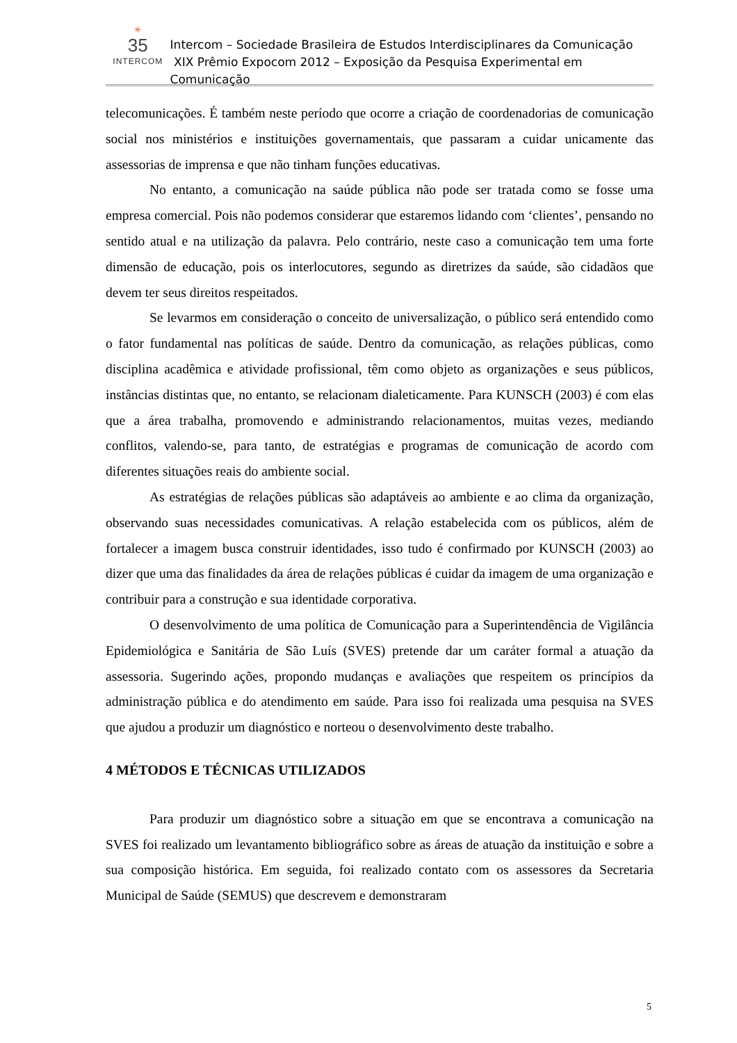✳
35
INTERCOM
Intercom – Sociedade Brasileira de Estudos Interdisciplinares da Comunicação
XIX Prêmio Expocom 2012 – Exposição da Pesquisa Experimental em Comunicação
telecomunicações. É também neste período que ocorre a criação de coordenadorias de comunicação social nos ministérios e instituições governamentais, que passaram a cuidar unicamente das assessorias de imprensa e que não tinham funções educativas.
No entanto, a comunicação na saúde pública não pode ser tratada como se fosse uma empresa comercial. Pois não podemos considerar que estaremos lidando com ‘clientes’, pensando no sentido atual e na utilização da palavra. Pelo contrário, neste caso a comunicação tem uma forte dimensão de educação, pois os interlocutores, segundo as diretrizes da saúde, são cidadãos que devem ter seus direitos respeitados.
Se levarmos em consideração o conceito de universalização, o público será entendido como o fator fundamental nas políticas de saúde. Dentro da comunicação, as relações públicas, como disciplina acadêmica e atividade profissional, têm como objeto as organizações e seus públicos, instâncias distintas que, no entanto, se relacionam dialeticamente. Para KUNSCH (2003) é com elas que a área trabalha, promovendo e administrando relacionamentos, muitas vezes, mediando conflitos, valendo-se, para tanto, de estratégias e programas de comunicação de acordo com diferentes situações reais do ambiente social.
As estratégias de relações públicas são adaptáveis ao ambiente e ao clima da organização, observando suas necessidades comunicativas. A relação estabelecida com os públicos, além de fortalecer a imagem busca construir identidades, isso tudo é confirmado por KUNSCH (2003) ao dizer que uma das finalidades da área de relações públicas é cuidar da imagem de uma organização e contribuir para a construção e sua identidade corporativa.
O desenvolvimento de uma política de Comunicação para a Superintendência de Vigilância Epidemiológica e Sanitária de São Luís (SVES) pretende dar um caráter formal a atuação da assessoria. Sugerindo ações, propondo mudanças e avaliações que respeitem os princípios da administração pública e do atendimento em saúde. Para isso foi realizada uma pesquisa na SVES que ajudou a produzir um diagnóstico e norteou o desenvolvimento deste trabalho.
4 MÉTODOS E TÉCNICAS UTILIZADOS
Para produzir um diagnóstico sobre a situação em que se encontrava a comunicação na SVES foi realizado um levantamento bibliográfico sobre as áreas de atuação da instituição e sobre a sua composição histórica. Em seguida, foi realizado contato com os assessores da Secretaria Municipal de Saúde (SEMUS) que descrevem e demonstraram
5